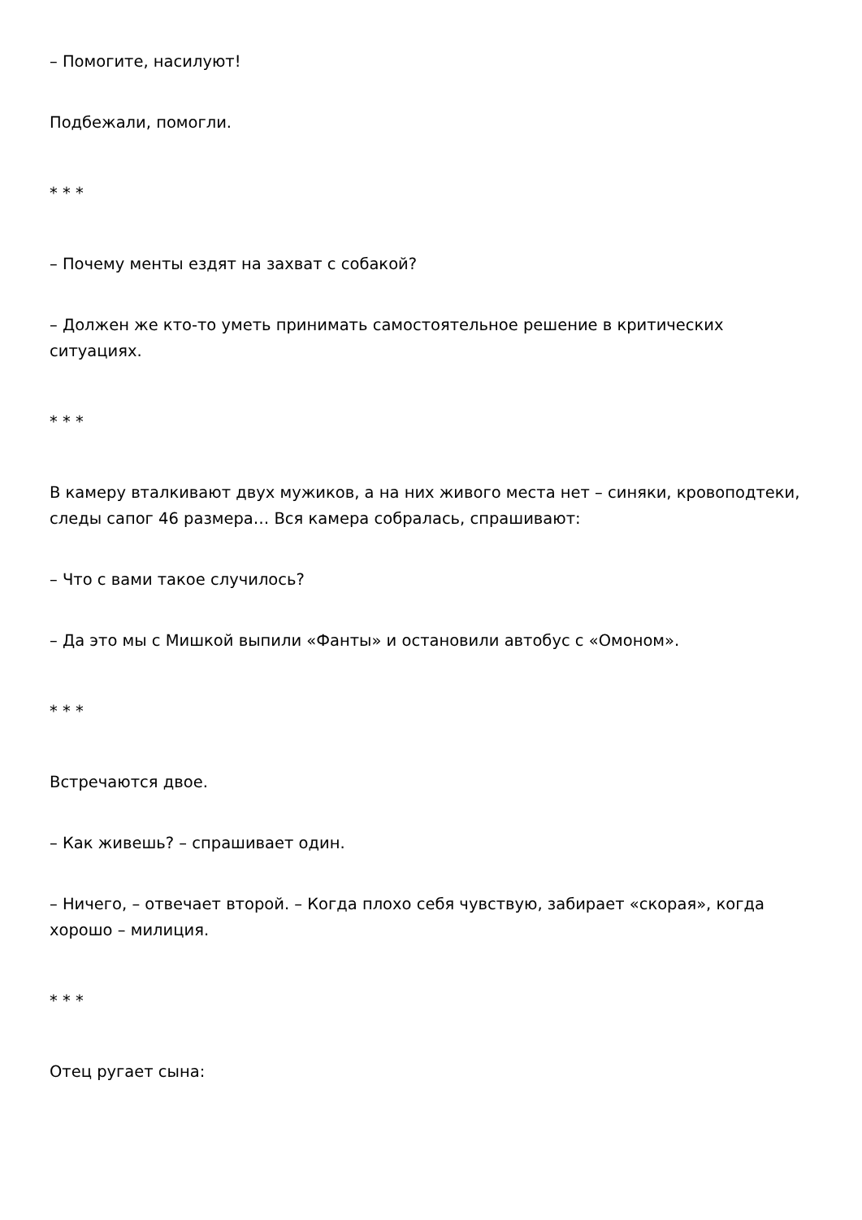– Помогите, насилуют!
Подбежали, помогли.
* * *
– Почему менты ездят на захват с собакой?
– Должен же кто-то уметь принимать самостоятельное решение в критических ситуациях.
* * *
В камеру вталкивают двух мужиков, а на них живого места нет – синяки, кровоподтеки, следы сапог 46 размера… Вся камера собралась, спрашивают:
– Что с вами такое случилось?
– Да это мы с Мишкой выпили «Фанты» и остановили автобус с «Омоном».
* * *
Встречаются двое.
– Как живешь? – спрашивает один.
– Ничего, – отвечает второй. – Когда плохо себя чувствую, забирает «скорая», когда хорошо – милиция.
* * *
Отец ругает сына: